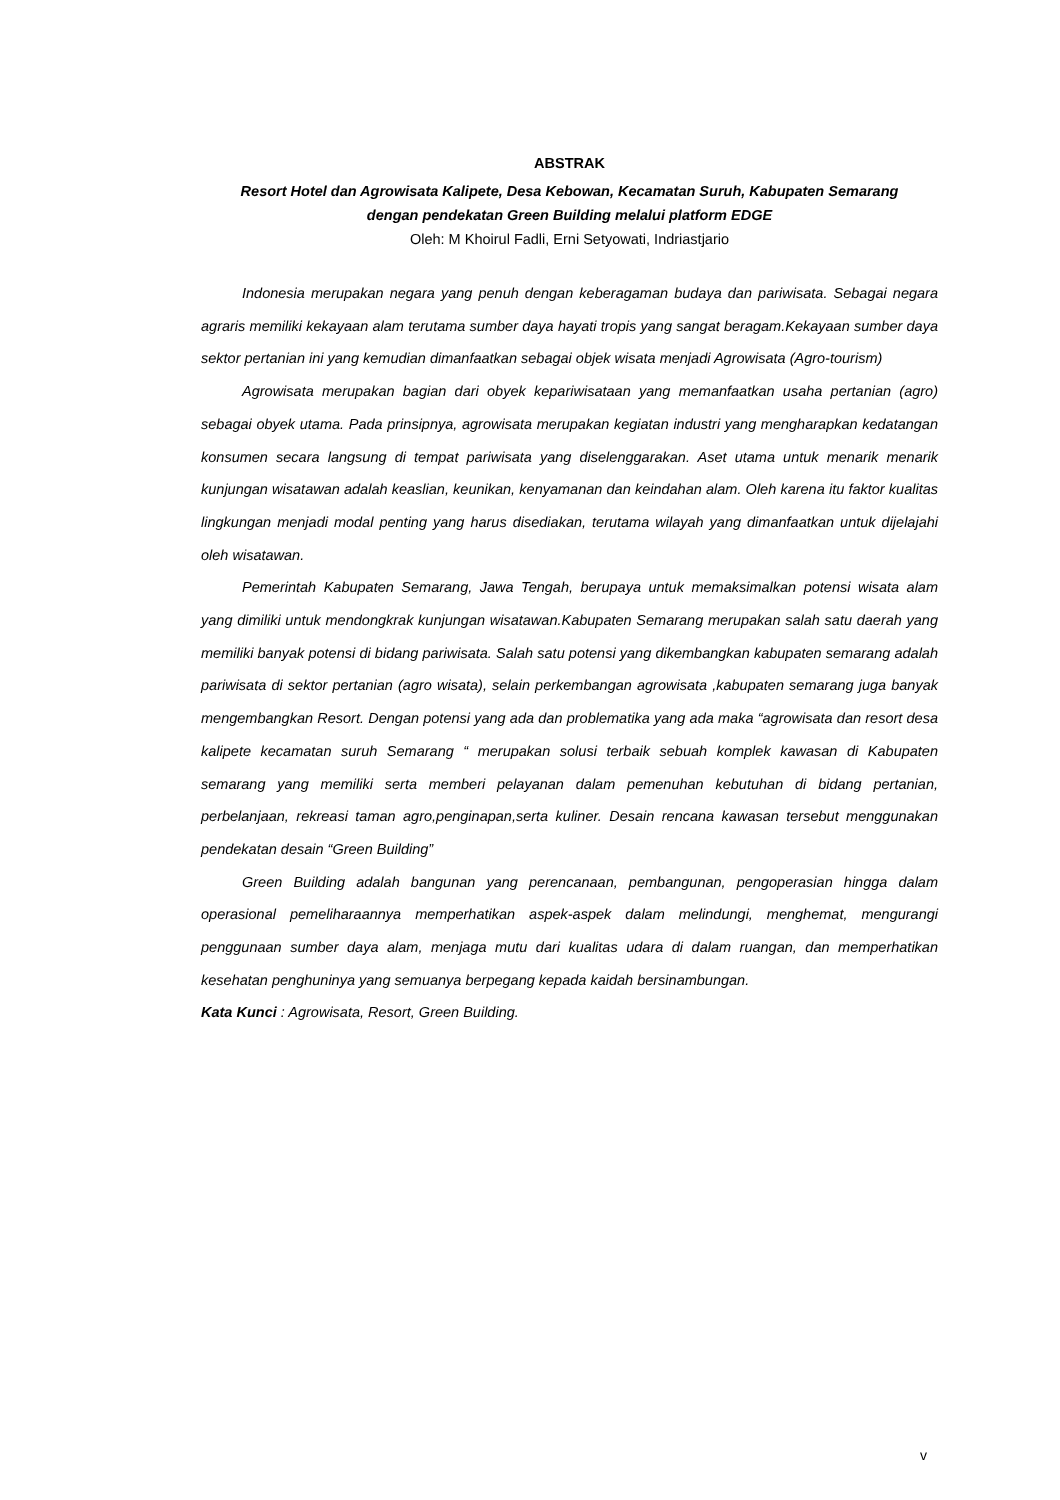ABSTRAK
Resort Hotel dan Agrowisata Kalipete, Desa Kebowan, Kecamatan Suruh, Kabupaten Semarang
dengan pendekatan Green Building melalui platform EDGE
Oleh: M Khoirul Fadli, Erni Setyowati, Indriastjario
Indonesia merupakan negara yang penuh dengan keberagaman budaya dan pariwisata. Sebagai negara agraris memiliki kekayaan alam terutama sumber daya hayati tropis yang sangat beragam.Kekayaan sumber daya sektor pertanian ini yang kemudian dimanfaatkan sebagai objek wisata menjadi Agrowisata (Agro-tourism)
Agrowisata merupakan bagian dari obyek kepariwisataan yang memanfaatkan usaha pertanian (agro) sebagai obyek utama. Pada prinsipnya, agrowisata merupakan kegiatan industri yang mengharapkan kedatangan konsumen secara langsung di tempat pariwisata yang diselenggarakan. Aset utama untuk menarik menarik kunjungan wisatawan adalah keaslian, keunikan, kenyamanan dan keindahan alam. Oleh karena itu faktor kualitas lingkungan menjadi modal penting yang harus disediakan, terutama wilayah yang dimanfaatkan untuk dijelajahi oleh wisatawan.
Pemerintah Kabupaten Semarang, Jawa Tengah, berupaya untuk memaksimalkan potensi wisata alam yang dimiliki untuk mendongkrak kunjungan wisatawan.Kabupaten Semarang merupakan salah satu daerah yang memiliki banyak potensi di bidang pariwisata. Salah satu potensi yang dikembangkan kabupaten semarang adalah pariwisata di sektor pertanian (agro wisata), selain perkembangan agrowisata ,kabupaten semarang juga banyak mengembangkan Resort. Dengan potensi yang ada dan problematika yang ada maka “agrowisata dan resort desa kalipete kecamatan suruh Semarang “ merupakan solusi terbaik sebuah komplek kawasan di Kabupaten semarang yang memiliki serta memberi pelayanan dalam pemenuhan kebutuhan di bidang pertanian, perbelanjaan, rekreasi taman agro,penginapan,serta kuliner. Desain rencana kawasan tersebut menggunakan pendekatan desain “Green Building”
Green Building adalah bangunan yang perencanaan, pembangunan, pengoperasian hingga dalam operasional pemeliharaannya memperhatikan aspek-aspek dalam melindungi, menghemat, mengurangi penggunaan sumber daya alam, menjaga mutu dari kualitas udara di dalam ruangan, dan memperhatikan kesehatan penghuninya yang semuanya berpegang kepada kaidah bersinambungan.
Kata Kunci : Agrowisata, Resort, Green Building.
v